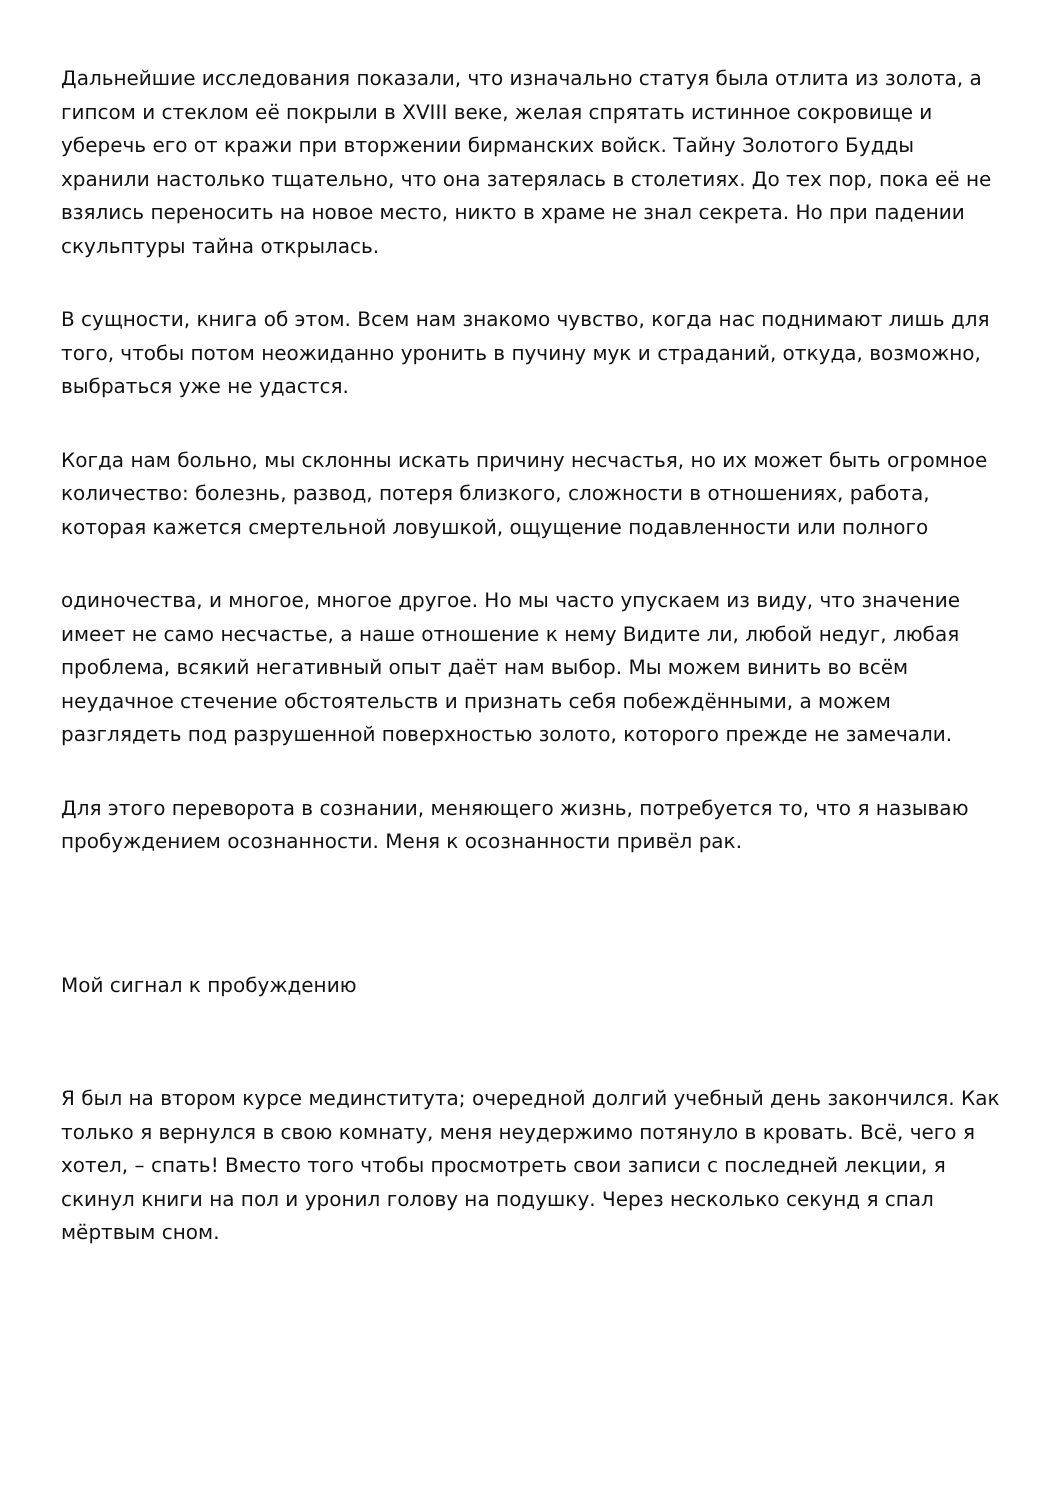Дальнейшие исследования показали, что изначально статуя была отлита из золота, а гипсом и стеклом её покрыли в XVIII веке, желая спрятать истинное сокровище и уберечь его от кражи при вторжении бирманских войск. Тайну Золотого Будды хранили настолько тщательно, что она затерялась в столетиях. До тех пор, пока её не взялись переносить на новое место, никто в храме не знал секрета. Но при падении скульптуры тайна открылась.
В сущности, книга об этом. Всем нам знакомо чувство, когда нас поднимают лишь для того, чтобы потом неожиданно уронить в пучину мук и страданий, откуда, возможно, выбраться уже не удастся.
Когда нам больно, мы склонны искать причину несчастья, но их может быть огромное количество: болезнь, развод, потеря близкого, сложности в отношениях, работа, которая кажется смертельной ловушкой, ощущение подавленности или полного
одиночества, и многое, многое другое. Но мы часто упускаем из виду, что значение имеет не само несчастье, а наше отношение к нему Видите ли, любой недуг, любая проблема, всякий негативный опыт даёт нам выбор. Мы можем винить во всём неудачное стечение обстоятельств и признать себя побеждёнными, а можем разглядеть под разрушенной поверхностью золото, которого прежде не замечали.
Для этого переворота в сознании, меняющего жизнь, потребуется то, что я называю пробуждением осознанности. Меня к осознанности привёл рак.
Мой сигнал к пробуждению
Я был на втором курсе мединститута; очередной долгий учебный день закончился. Как только я вернулся в свою комнату, меня неудержимо потянуло в кровать. Всё, чего я хотел, – спать! Вместо того чтобы просмотреть свои записи с последней лекции, я скинул книги на пол и уронил голову на подушку. Через несколько секунд я спал мёртвым сном.